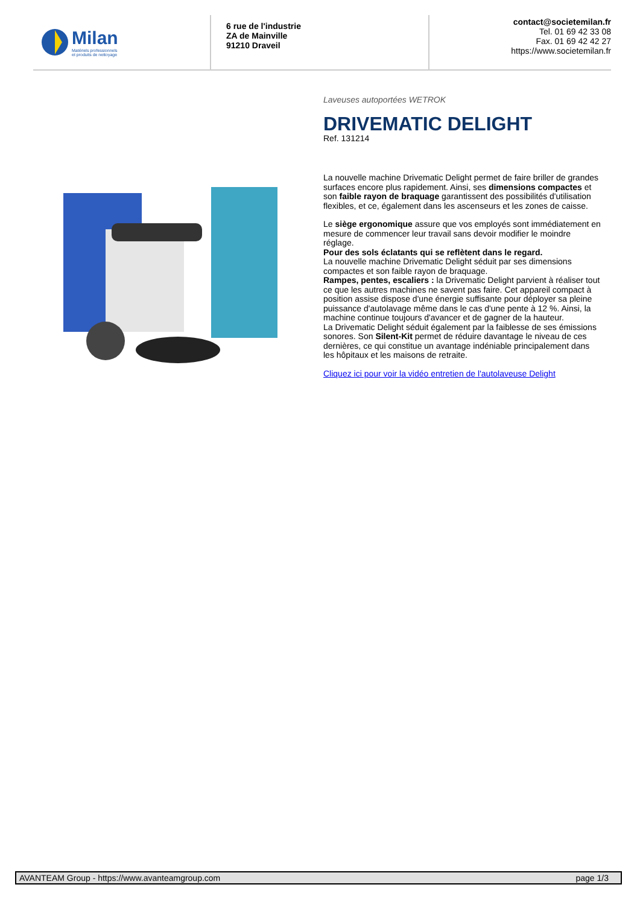Milan
Matériels professionnels
et produits de nettoyage
6 rue de l'industrie
ZA de Mainville
91210 Draveil
contact@societemilan.fr
Tel. 01 69 42 33 08
Fax. 01 69 42 42 27
https://www.societemilan.fr
Laveuses autoportées WETROK
DRIVEMATIC DELIGHT
Ref. 131214
La nouvelle machine Drivematic Delight permet de faire briller de grandes surfaces encore plus rapidement. Ainsi, ses dimensions compactes et son faible rayon de braquage garantissent des possibilités d'utilisation flexibles, et ce, également dans les ascenseurs et les zones de caisse.
Le siège ergonomique assure que vos employés sont immédiatement en mesure de commencer leur travail sans devoir modifier le moindre réglage.
Pour des sols éclatants qui se reflètent dans le regard.
La nouvelle machine Drivematic Delight séduit par ses dimensions compactes et son faible rayon de braquage.
Rampes, pentes, escaliers : la Drivematic Delight parvient à réaliser tout ce que les autres machines ne savent pas faire. Cet appareil compact à position assise dispose d'une énergie suffisante pour déployer sa pleine puissance d'autolavage même dans le cas d'une pente à 12 %. Ainsi, la machine continue toujours d'avancer et de gagner de la hauteur.
La Drivematic Delight séduit également par la faiblesse de ses émissions sonores. Son Silent-Kit permet de réduire davantage le niveau de ces dernières, ce qui constitue un avantage indéniable principalement dans les hôpitaux et les maisons de retraite.
Cliquez ici pour voir la vidéo entretien de l'autolaveuse Delight
AVANTEAM Group - https://www.avanteamgroup.com page 1/3